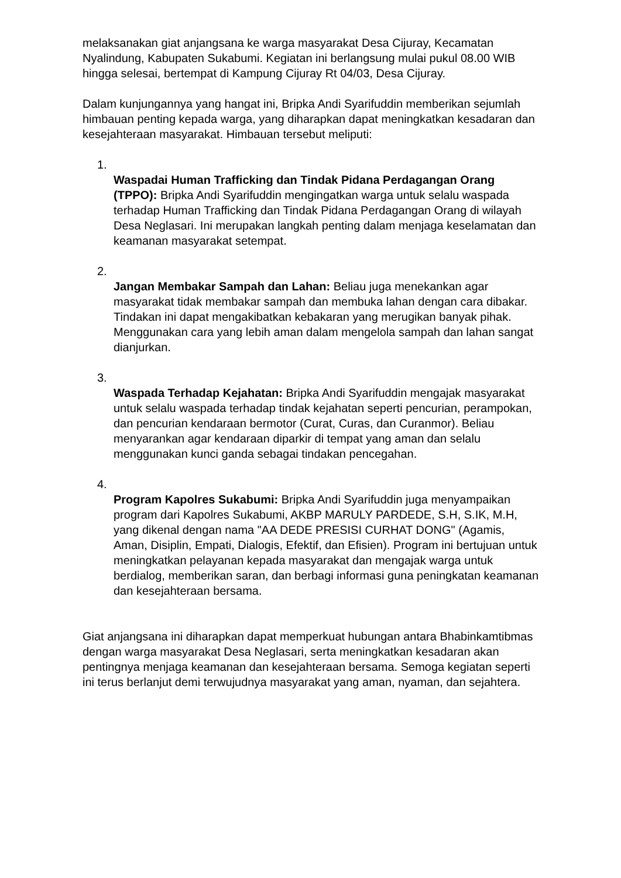melaksanakan giat anjangsana ke warga masyarakat Desa Cijuray, Kecamatan Nyalindung, Kabupaten Sukabumi. Kegiatan ini berlangsung mulai pukul 08.00 WIB hingga selesai, bertempat di Kampung Cijuray Rt 04/03, Desa Cijuray.
Dalam kunjungannya yang hangat ini, Bripka Andi Syarifuddin memberikan sejumlah himbauan penting kepada warga, yang diharapkan dapat meningkatkan kesadaran dan kesejahteraan masyarakat. Himbauan tersebut meliputi:
1.
Waspadai Human Trafficking dan Tindak Pidana Perdagangan Orang (TPPO): Bripka Andi Syarifuddin mengingatkan warga untuk selalu waspada terhadap Human Trafficking dan Tindak Pidana Perdagangan Orang di wilayah Desa Neglasari. Ini merupakan langkah penting dalam menjaga keselamatan dan keamanan masyarakat setempat.
2.
Jangan Membakar Sampah dan Lahan: Beliau juga menekankan agar masyarakat tidak membakar sampah dan membuka lahan dengan cara dibakar. Tindakan ini dapat mengakibatkan kebakaran yang merugikan banyak pihak. Menggunakan cara yang lebih aman dalam mengelola sampah dan lahan sangat dianjurkan.
3.
Waspada Terhadap Kejahatan: Bripka Andi Syarifuddin mengajak masyarakat untuk selalu waspada terhadap tindak kejahatan seperti pencurian, perampokan, dan pencurian kendaraan bermotor (Curat, Curas, dan Curanmor). Beliau menyarankan agar kendaraan diparkir di tempat yang aman dan selalu menggunakan kunci ganda sebagai tindakan pencegahan.
4.
Program Kapolres Sukabumi: Bripka Andi Syarifuddin juga menyampaikan program dari Kapolres Sukabumi, AKBP MARULY PARDEDE, S.H, S.IK, M.H, yang dikenal dengan nama "AA DEDE PRESISI CURHAT DONG" (Agamis, Aman, Disiplin, Empati, Dialogis, Efektif, dan Efisien). Program ini bertujuan untuk meningkatkan pelayanan kepada masyarakat dan mengajak warga untuk berdialog, memberikan saran, dan berbagi informasi guna peningkatan keamanan dan kesejahteraan bersama.
Giat anjangsana ini diharapkan dapat memperkuat hubungan antara Bhabinkamtibmas dengan warga masyarakat Desa Neglasari, serta meningkatkan kesadaran akan pentingnya menjaga keamanan dan kesejahteraan bersama. Semoga kegiatan seperti ini terus berlanjut demi terwujudnya masyarakat yang aman, nyaman, dan sejahtera.